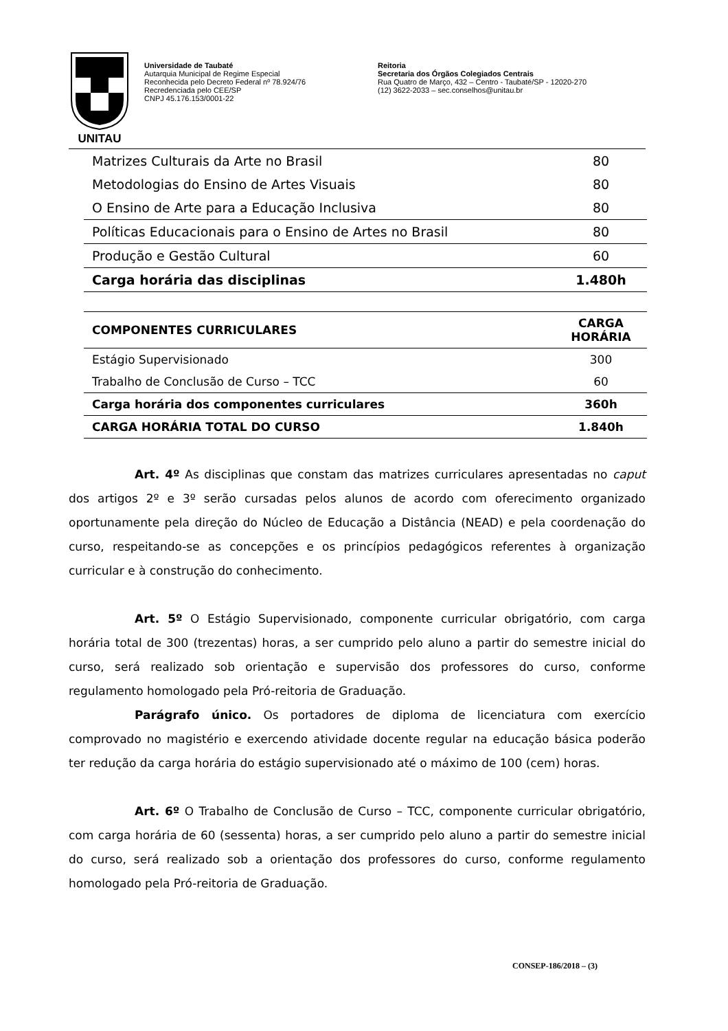UNITAU
Universidade de Taubaté
Autarquia Municipal de Regime Especial
Reconhecida pelo Decreto Federal nº 78.924/76
Recredenciada pelo CEE/SP
CNPJ 45.176.153/0001-22
Reitoria
Secretaria dos Órgãos Colegiados Centrais
Rua Quatro de Março, 432 – Centro - Taubaté/SP - 12020-270
(12) 3622-2033 – sec.conselhos@unitau.br
| Matrizes Culturais da Arte no Brasil | 80 |
| Metodologias do Ensino de Artes Visuais | 80 |
| O Ensino de Arte para a Educação Inclusiva | 80 |
| Políticas Educacionais para o Ensino de Artes no Brasil | 80 |
| Produção e Gestão Cultural | 60 |
| Carga horária das disciplinas | 1.480h |
| COMPONENTES CURRICULARES | CARGA HORÁRIA |
| --- | --- |
| Estágio Supervisionado | 300 |
| Trabalho de Conclusão de Curso – TCC | 60 |
| Carga horária dos componentes curriculares | 360h |
| CARGA HORÁRIA TOTAL DO CURSO | 1.840h |
Art. 4º As disciplinas que constam das matrizes curriculares apresentadas no caput dos artigos 2º e 3º serão cursadas pelos alunos de acordo com oferecimento organizado oportunamente pela direção do Núcleo de Educação a Distância (NEAD) e pela coordenação do curso, respeitando-se as concepções e os princípios pedagógicos referentes à organização curricular e à construção do conhecimento.
Art. 5º O Estágio Supervisionado, componente curricular obrigatório, com carga horária total de 300 (trezentas) horas, a ser cumprido pelo aluno a partir do semestre inicial do curso, será realizado sob orientação e supervisão dos professores do curso, conforme regulamento homologado pela Pró-reitoria de Graduação.
Parágrafo único. Os portadores de diploma de licenciatura com exercício comprovado no magistério e exercendo atividade docente regular na educação básica poderão ter redução da carga horária do estágio supervisionado até o máximo de 100 (cem) horas.
Art. 6º O Trabalho de Conclusão de Curso – TCC, componente curricular obrigatório, com carga horária de 60 (sessenta) horas, a ser cumprido pelo aluno a partir do semestre inicial do curso, será realizado sob a orientação dos professores do curso, conforme regulamento homologado pela Pró-reitoria de Graduação.
CONSEP-186/2018 – (3)